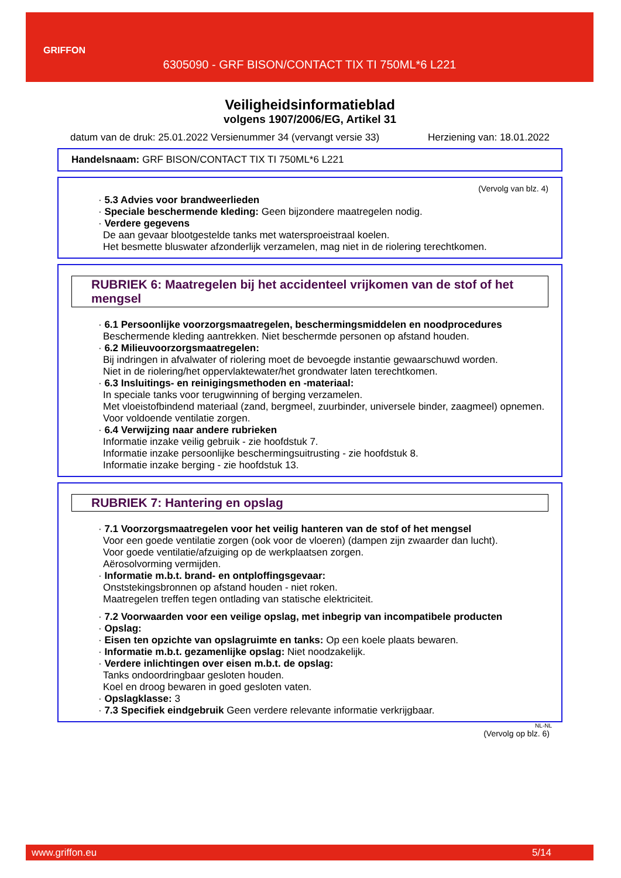GRIFFON
6305090 - GRF BISON/CONTACT TIX TI 750ML*6 L221
Veiligheidsinformatieblad
volgens 1907/2006/EG, Artikel 31
datum van de druk: 25.01.2022 Versienummer 34 (vervangt versie 33) Herziening van: 18.01.2022
Handelsnaam: GRF BISON/CONTACT TIX TI 750ML*6 L221
(Vervolg van blz. 4)
· 5.3 Advies voor brandweerlieden
· Speciale beschermende kleding: Geen bijzondere maatregelen nodig.
· Verdere gegevens
De aan gevaar blootgestelde tanks met watersproeistraal koelen.
Het besmette bluswater afzonderlijk verzamelen, mag niet in de riolering terechtkomen.
RUBRIEK 6: Maatregelen bij het accidenteel vrijkomen van de stof of het mengsel
· 6.1 Persoonlijke voorzorgsmaatregelen, beschermingsmiddelen en noodprocedures
Beschermende kleding aantrekken. Niet beschermde personen op afstand houden.
· 6.2 Milieuvoorzorgsmaatregelen:
Bij indringen in afvalwater of riolering moet de bevoegde instantie gewaarschuwd worden.
Niet in de riolering/het oppervlaktewater/het grondwater laten terechtkomen.
· 6.3 Insluitings- en reinigingsmethoden en -materiaal:
In speciale tanks voor terugwinning of berging verzamelen.
Met vloeistofbindend materiaal (zand, bergmeel, zuurbinder, universele binder, zaagmeel) opnemen.
Voor voldoende ventilatie zorgen.
· 6.4 Verwijzing naar andere rubrieken
Informatie inzake veilig gebruik - zie hoofdstuk 7.
Informatie inzake persoonlijke beschermingsuitrusting - zie hoofdstuk 8.
Informatie inzake berging - zie hoofdstuk 13.
RUBRIEK 7: Hantering en opslag
· 7.1 Voorzorgsmaatregelen voor het veilig hanteren van de stof of het mengsel
Voor een goede ventilatie zorgen (ook voor de vloeren) (dampen zijn zwaarder dan lucht).
Voor goede ventilatie/afzuiging op de werkplaatsen zorgen.
Aërosolvorming vermijden.
· Informatie m.b.t. brand- en ontploffingsgevaar:
Onststekingsbronnen op afstand houden - niet roken.
Maatregelen treffen tegen ontlading van statische elektriciteit.
· 7.2 Voorwaarden voor een veilige opslag, met inbegrip van incompatibele producten
· Opslag:
· Eisen ten opzichte van opslagruimte en tanks: Op een koele plaats bewaren.
· Informatie m.b.t. gezamenlijke opslag: Niet noodzakelijk.
· Verdere inlichtingen over eisen m.b.t. de opslag:
Tanks ondoordringbaar gesloten houden.
Koel en droog bewaren in goed gesloten vaten.
· Opslagklasse: 3
· 7.3 Specifiek eindgebruik Geen verdere relevante informatie verkrijgbaar.
NL-NL
(Vervolg op blz. 6)
www.griffon.eu 5/14